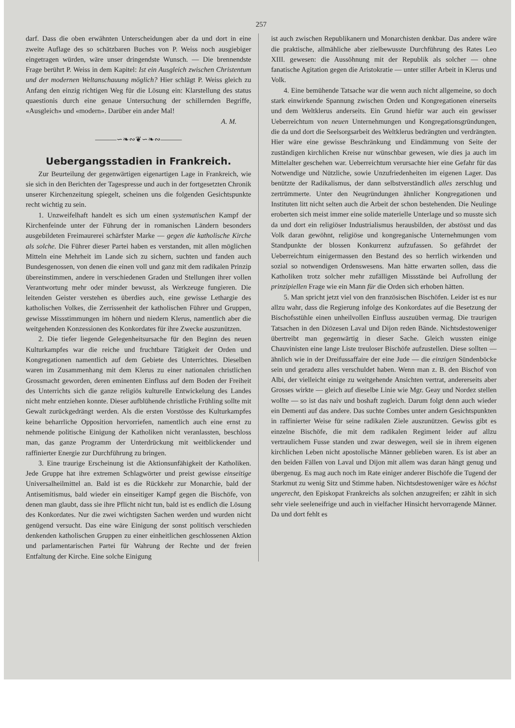257
darf. Dass die oben erwähnten Unterscheidungen aber da und dort in eine zweite Auflage des so schätzbaren Buches von P. Weiss noch ausgiebiger eingetragen würden, wäre unser dringendste Wunsch. — Die brennendste Frage berührt P. Weiss in dem Kapitel: Ist ein Ausgleich zwischen Christentum und der modernen Weltanschauung möglich? Hier schlägt P. Weiss gleich zu Anfang den einzig richtigen Weg für die Lösung ein: Klarstellung des status quaestionis durch eine genaue Untersuchung der schillernden Begriffe, «Ausgleich» und «modern». Darüber ein ander Mal!
A. M.
———∽❧∾❦∽❧∾———
Uebergangsstadien in Frankreich.
Zur Beurteilung der gegenwärtigen eigenartigen Lage in Frankreich, wie sie sich in den Berichten der Tagespresse und auch in der fortgesetzten Chronik unserer Kirchenzeitung spiegelt, scheinen uns die folgenden Gesichtspunkte recht wichtig zu sein.
1. Unzweifelhaft handelt es sich um einen systematischen Kampf der Kirchenfeinde unter der Führung der in romanischen Ländern besonders ausgebildeten Freimaurerei schärfster Marke — gegen die katholische Kirche als solche. Die Führer dieser Partei haben es verstanden, mit allen möglichen Mitteln eine Mehrheit im Lande sich zu sichern, suchten und fanden auch Bundesgenossen, von denen die einen voll und ganz mit dem radikalen Prinzip übereinstimmen, andere in verschiedenen Graden und Stellungen ihrer vollen Verantwortung mehr oder minder bewusst, als Werkzeuge fungieren. Die leitenden Geister verstehen es überdies auch, eine gewisse Lethargie des katholischen Volkes, die Zerrissenheit der katholischen Führer und Gruppen, gewisse Missstimmungen im höhern und niedern Klerus, namentlich aber die weitgehenden Konzessionen des Konkordates für ihre Zwecke auszunützen.
2. Die tiefer liegende Gelegenheitsursache für den Beginn des neuen Kulturkampfes war die reiche und fruchtbare Tätigkeit der Orden und Kongregationen namentlich auf dem Gebiete des Unterrichtes. Dieselben waren im Zusammenhang mit dem Klerus zu einer nationalen christlichen Grossmacht geworden, deren eminenten Einfluss auf dem Boden der Freiheit des Unterrichts sich die ganze religiös kulturelle Entwickelung des Landes nicht mehr entziehen konnte. Dieser aufblühende christliche Frühling sollte mit Gewalt zurückgedrängt werden. Als die ersten Vorstösse des Kulturkampfes keine beharrliche Opposition hervorriefen, namentlich auch eine ernst zu nehmende politische Einigung der Katholiken nicht veranlassten, beschloss man, das ganze Programm der Unterdrückung mit weitblickender und raffinierter Energie zur Durchführung zu bringen.
3. Eine traurige Erscheinung ist die Aktionsunfähigkeit der Katholiken. Jede Gruppe hat ihre extremen Schlagwörter und preist gewisse einseitige Universalheilmittel an. Bald ist es die Rückkehr zur Monarchie, bald der Antisemitismus, bald wieder ein einseitiger Kampf gegen die Bischöfe, von denen man glaubt, dass sie ihre Pflicht nicht tun, bald ist es endlich die Lösung des Konkordates. Nur die zwei wichtigsten Sachen werden und wurden nicht genügend versucht. Das eine wäre Einigung der sonst politisch verschieden denkenden katholischen Gruppen zu einer einheitlichen geschlossenen Aktion und parlamentarischen Partei für Wahrung der Rechte und der freien Entfaltung der Kirche. Eine solche Einigung
ist auch zwischen Republikanern und Monarchisten denkbar. Das andere wäre die praktische, allmähliche aber zielbewusste Durchführung des Rates Leo XIII. gewesen: die Aussöhnung mit der Republik als solcher — ohne fanatische Agitation gegen die Aristokratie — unter stiller Arbeit in Klerus und Volk.
4. Eine bemühende Tatsache war die wenn auch nicht allgemeine, so doch stark einwirkende Spannung zwischen Orden und Kongregationen einerseits und dem Weltklerus anderseits. Ein Grund hiefür war auch ein gewisser Ueberreichtum von neuen Unternehmungen und Kongregationsgründungen, die da und dort die Seelsorgsarbeit des Weltklerus bedrängten und verdrängten. Hier wäre eine gewisse Beschränkung und Eindämmung von Seite der zuständigen kirchlichen Kreise nur wünschbar gewesen, wie dies ja auch im Mittelalter geschehen war. Ueberreichtum verursachte hier eine Gefahr für das Notwendige und Nützliche, sowie Unzufriedenheiten im eigenen Lager. Das benützte der Radikalismus, der dann selbstverständlich alles zerschlug und zertrümmerte. Unter den Neugründungen ähnlicher Kongregationen und Instituten litt nicht selten auch die Arbeit der schon bestehenden. Die Neulinge eroberten sich meist immer eine solide materielle Unterlage und so musste sich da und dort ein religiöser Industrialismus herausbilden, der abstösst und das Volk daran gewöhnt, religiöse und kongreganische Unternehmungen vom Standpunkte der blossen Konkurrenz aufzufassen. So gefährdet der Ueberreichtum einigermassen den Bestand des so herrlich wirkenden und sozial so notwendigen Ordenswesens. Man hätte erwarten sollen, dass die Katholiken trotz solcher mehr zufälligen Missstände bei Aufrollung der prinzipiellen Frage wie ein Mann für die Orden sich erhoben hätten.
5. Man spricht jetzt viel von den französischen Bischöfen. Leider ist es nur allzu wahr, dass die Regierung infolge des Konkordates auf die Besetzung der Bischofsstühle einen unheilvollen Einfluss auszuüben vermag. Die traurigen Tatsachen in den Diözesen Laval und Dijon reden Bände. Nichtsdestoweniger übertreibt man gegenwärtig in dieser Sache. Gleich wussten einige Chauvinisten eine lange Liste treuloser Bischöfe aufzustellen. Diese sollten — ähnlich wie in der Dreifussaffaire der eine Jude — die einzigen Sündenböcke sein und geradezu alles verschuldet haben. Wenn man z. B. den Bischof von Albi, der vielleicht einige zu weitgehende Ansichten vertrat, andererseits aber Grosses wirkte — gleich auf dieselbe Linie wie Mgr. Geay und Nordez stellen wollte — so ist das naiv und boshaft zugleich. Darum folgt denn auch wieder ein Dementi auf das andere. Das suchte Combes unter andern Gesichtspunkten in raffinierter Weise für seine radikalen Ziele auszunützen. Gewiss gibt es einzelne Bischöfe, die mit dem radikalen Regiment leider auf allzu vertraulichem Fusse standen und zwar deswegen, weil sie in ihrem eigenen kirchlichen Leben nicht apostolische Männer geblieben waren. Es ist aber an den beiden Fällen von Laval und Dijon mit allem was daran hängt genug und übergenug. Es mag auch noch im Rate einiger anderer Bischöfe die Tugend der Starkmut zu wenig Sitz und Stimme haben. Nichtsdestoweniger wäre es höchst ungerecht, den Episkopat Frankreichs als solchen anzugreifen; er zählt in sich sehr viele seeleneifrige und auch in vielfacher Hinsicht hervorragende Männer. Da und dort fehlt es